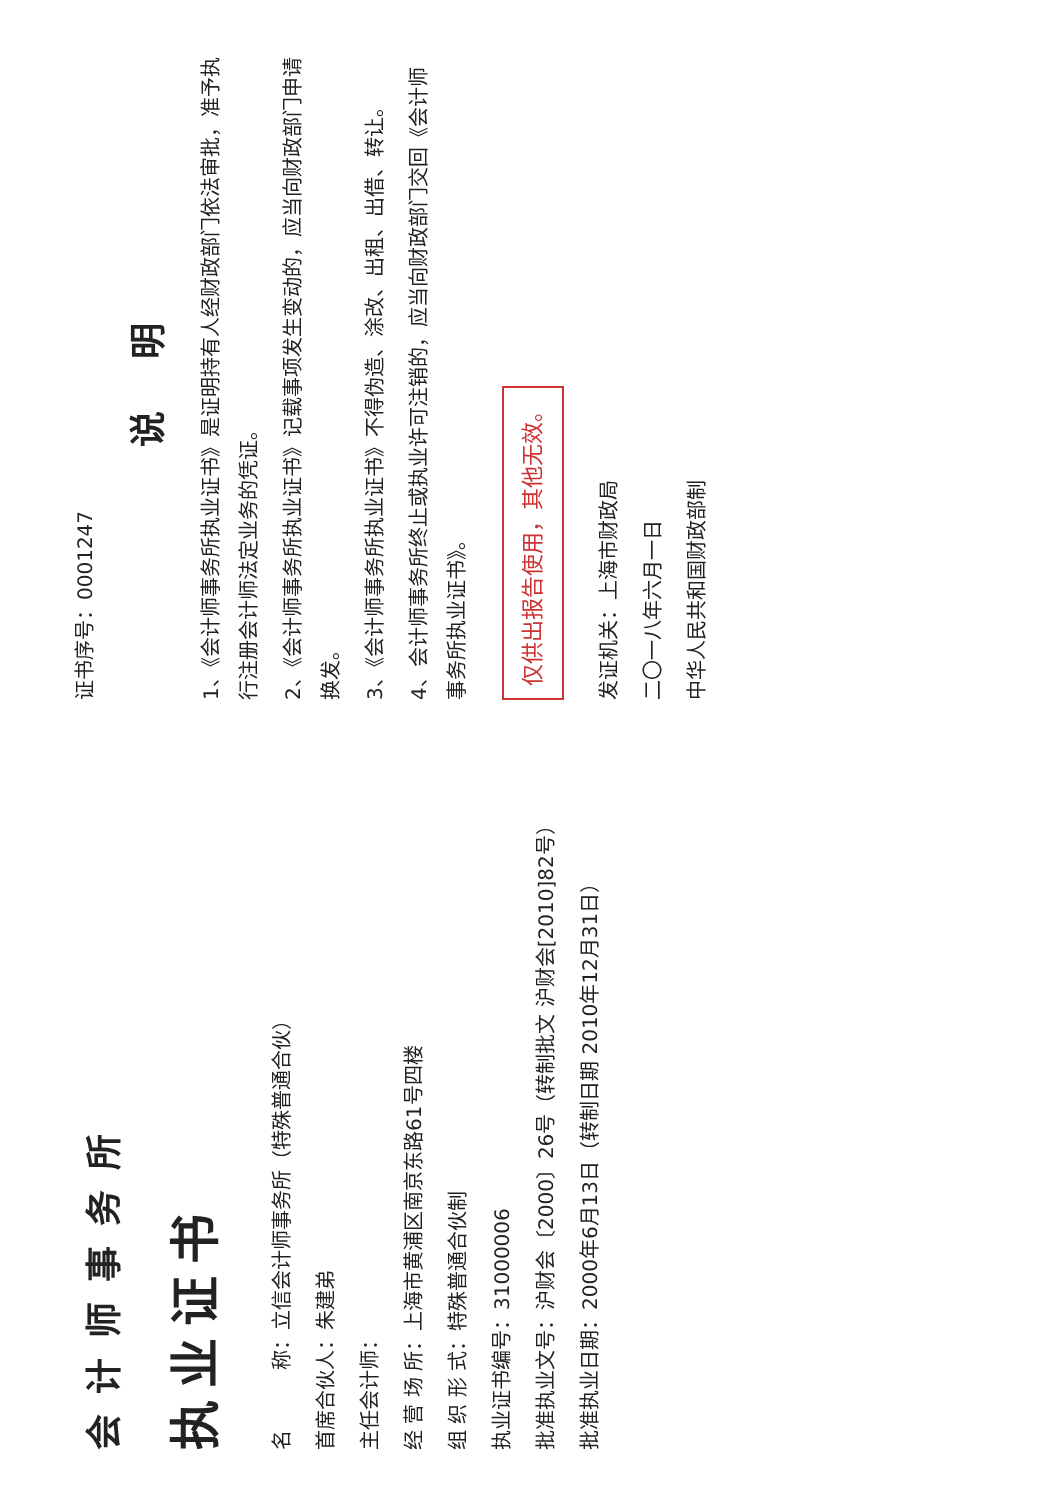会计师事务所
执业证书
名　　　称：立信会计师事务所（特殊普通合伙）
首席合伙人：朱建弟
主任会计师：
经 营 场 所：上海市黄浦区南京东路61号四楼
组 织 形 式：特殊普通合伙制
执业证书编号：31000006
批准执业文号：沪财会〔2000〕26号（转制批文 沪财会[2010]82号）
批准执业日期：2000年6月13日（转制日期 2010年12月31日）
证书序号：0001247
说 明
1、《会计师事务所执业证书》是证明持有人经财政部门依法审批，准予执行注册会计师法定业务的凭证。
2、《会计师事务所执业证书》记载事项发生变动的，应当向财政部门申请换发。
3、《会计师事务所执业证书》不得伪造、涂改、出租、出借、转让。
4、会计师事务所终止或执业许可注销的，应当向财政部门交回《会计师事务所执业证书》。
仅供出报告使用，其他无效。
发证机关：上海市财政局
二〇一八年六月一日
中华人民共和国财政部制